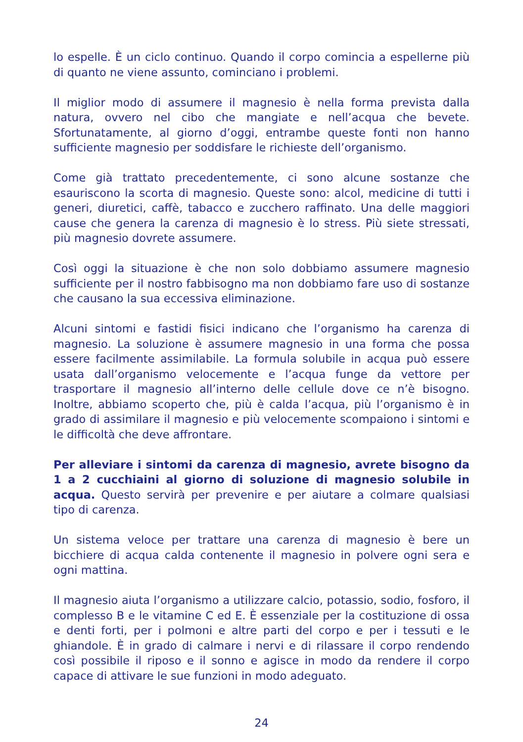lo espelle. È un ciclo continuo. Quando il corpo comincia a espellerne più di quanto ne viene assunto, cominciano i problemi.
Il miglior modo di assumere il magnesio è nella forma prevista dalla natura, ovvero nel cibo che mangiate e nell’acqua che bevete. Sfortunatamente, al giorno d’oggi, entrambe queste fonti non hanno sufficiente magnesio per soddisfare le richieste dell’organismo.
Come già trattato precedentemente, ci sono alcune sostanze che esauriscono la scorta di magnesio. Queste sono: alcol, medicine di tutti i generi, diuretici, caffè, tabacco e zucchero raffinato. Una delle maggiori cause che genera la carenza di magnesio è lo stress. Più siete stressati, più magnesio dovrete assumere.
Così oggi la situazione è che non solo dobbiamo assumere magnesio sufficiente per il nostro fabbisogno ma non dobbiamo fare uso di sostanze che causano la sua eccessiva eliminazione.
Alcuni sintomi e fastidi fisici indicano che l’organismo ha carenza di magnesio. La soluzione è assumere magnesio in una forma che possa essere facilmente assimilabile. La formula solubile in acqua può essere usata dall’organismo velocemente e l’acqua funge da vettore per trasportare il magnesio all’interno delle cellule dove ce n’è bisogno. Inoltre, abbiamo scoperto che, più è calda l’acqua, più l’organismo è in grado di assimilare il magnesio e più velocemente scompaiono i sintomi e le difficoltà che deve affrontare.
Per alleviare i sintomi da carenza di magnesio, avrete bisogno da 1 a 2 cucchiaini al giorno di soluzione di magnesio solubile in acqua. Questo servirà per prevenire e per aiutare a colmare qualsiasi tipo di carenza.
Un sistema veloce per trattare una carenza di magnesio è bere un bicchiere di acqua calda contenente il magnesio in polvere ogni sera e ogni mattina.
Il magnesio aiuta l’organismo a utilizzare calcio, potassio, sodio, fosforo, il complesso B e le vitamine C ed E. È essenziale per la costituzione di ossa e denti forti, per i polmoni e altre parti del corpo e per i tessuti e le ghiandole. È in grado di calmare i nervi e di rilassare il corpo rendendo così possibile il riposo e il sonno e agisce in modo da rendere il corpo capace di attivare le sue funzioni in modo adeguato.
24